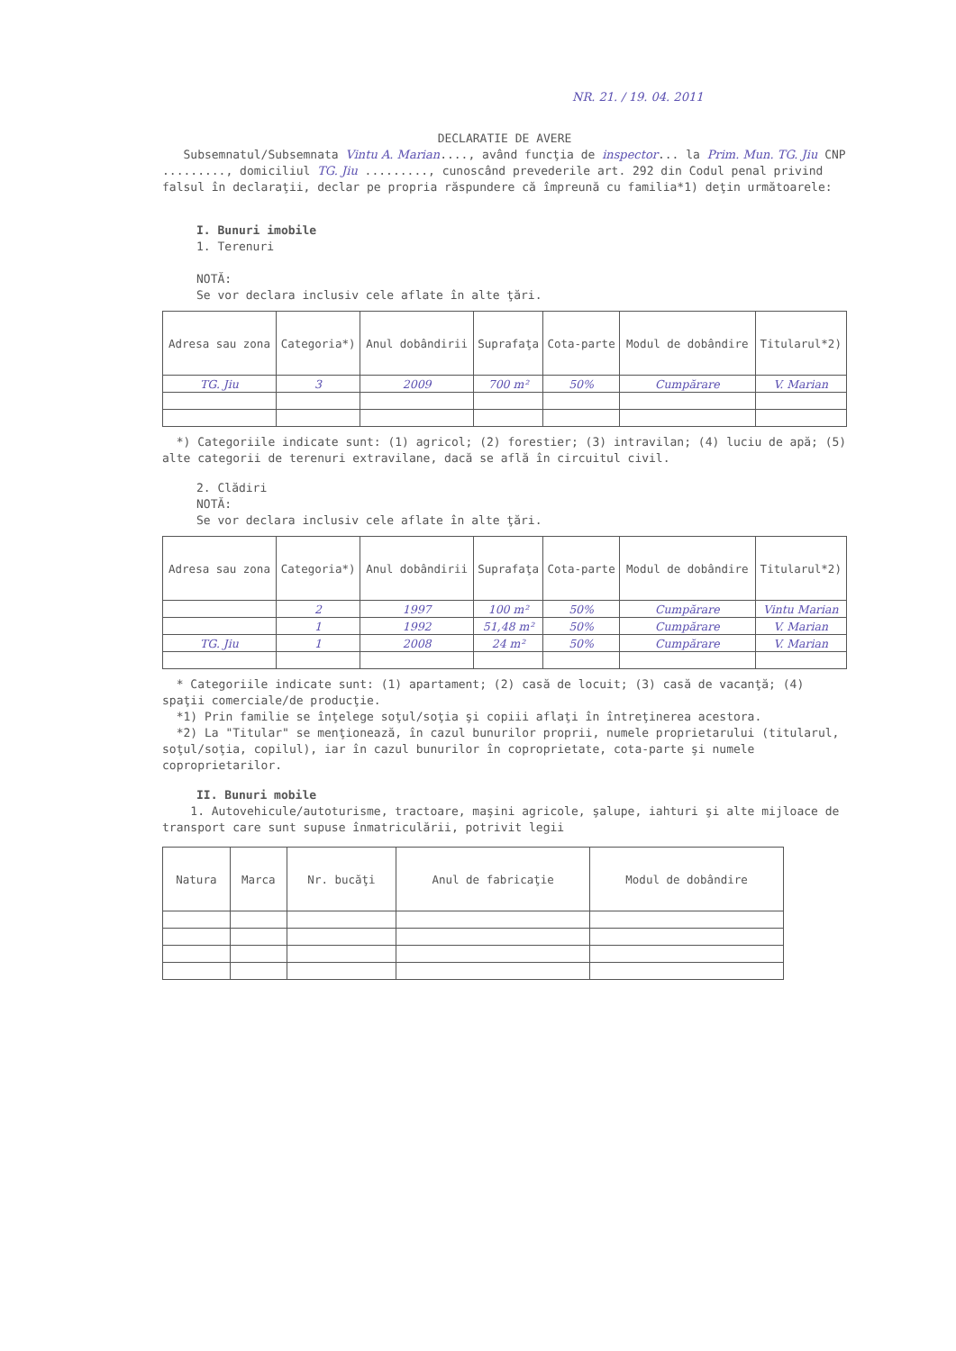NR. 21. / 19. 04. 2011
DECLARATIE DE AVERE
Subsemnatul/Subsemnata Vintu A. Marian...., având funcţia de inspector... la Prim. Mun. TG. Jiu CNP ........., domiciliul TG. Jiu ........., cunoscând prevederile art. 292 din Codul penal privind falsul în declaraţii, declar pe propria răspundere că împreună cu familia*1) deţin următoarele:
I. Bunuri imobile
1. Terenuri
NOTĂ:
Se vor declara inclusiv cele aflate în alte ţări.
| Adresa sau zona | Categoria*) | Anul dobândirii | Suprafaţa | Cota-parte | Modul de dobândire | Titularul*2) |
| --- | --- | --- | --- | --- | --- | --- |
| TG. Jiu | 3 | 2009 | 700 m² | 50% | Cumpărare | V. Marian |
*) Categoriile indicate sunt: (1) agricol; (2) forestier; (3) intravilan; (4) luciu de apă; (5) alte categorii de terenuri extravilane, dacă se află în circuitul civil.
2. Clădiri
NOTĂ:
Se vor declara inclusiv cele aflate în alte ţări.
| Adresa sau zona | Categoria*) | Anul dobândirii | Suprafaţa | Cota-parte | Modul de dobândire | Titularul*2) |
| --- | --- | --- | --- | --- | --- | --- |
| | 2 | 1997 | 100 m² | 50% | Cumpărare | Vintu Marian |
| | 1 | 1992 | 51,48 m² | 50% | Cumpărare | V. Marian |
| TG. Jiu | 1 | 2008 | 24 m² | 50% | Cumpărare | V. Marian |
* Categoriile indicate sunt: (1) apartament; (2) casă de locuit; (3) casă de vacanţă; (4) spaţii comerciale/de producţie.
*1) Prin familie se înţelege soţul/soţia şi copiii aflaţi în întreţinerea acestora.
*2) La "Titular" se menţionează, în cazul bunurilor proprii, numele proprietarului (titularul, soţul/soţia, copilul), iar în cazul bunurilor în coproprietate, cota-parte şi numele coproprietarilor.
II. Bunuri mobile
1. Autovehicule/autoturisme, tractoare, maşini agricole, şalupe, iahturi şi alte mijloace de transport care sunt supuse înmatriculării, potrivit legii
| Natura | Marca | Nr. bucăţi | Anul de fabricaţie | Modul de dobândire |
| --- | --- | --- | --- | --- |